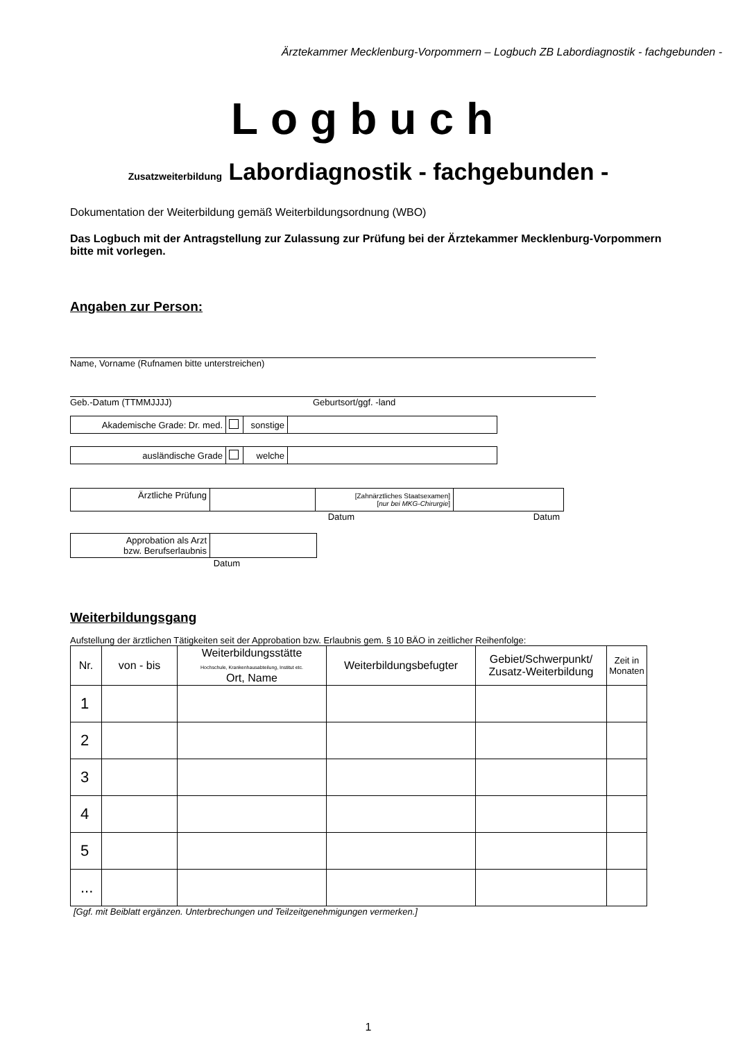Ärztekammer Mecklenburg-Vorpommern – Logbuch ZB Labordiagnostik - fachgebunden -
Logbuch
Zusatzweiterbildung Labordiagnostik - fachgebunden -
Dokumentation der Weiterbildung gemäß Weiterbildungsordnung (WBO)
Das Logbuch mit der Antragstellung zur Zulassung zur Prüfung bei der Ärztekammer Mecklenburg-Vorpommern bitte mit vorlegen.
Angaben zur Person:
Name, Vorname (Rufnamen bitte unterstreichen)
Geb.-Datum (TTMMJJJJ) Geburtsort/ggf. -land
| Akademische Grade: Dr. med. | | sonstige | |
| ausländische Grade | | welche | |
| Ärztliche Prüfung | | [Zahnärztliches Staatsexamen] [ nur bei MKG-Chirurgie ] | |
Datum Datum
| Approbation als Arzt bzw. Berufserlaubnis | |
Datum
Weiterbildungsgang
Aufstellung der ärztlichen Tätigkeiten seit der Approbation bzw. Erlaubnis gem. § 10 BÄO in zeitlicher Reihenfolge:
| Nr. | von - bis | Weiterbildungsstätte Hochschule, Krankenhausabteilung, Institut etc. Ort, Name | Weiterbildungsbefugter | Gebiet/Schwerpunkt/ Zusatz-Weiterbildung | Zeit in Monaten |
| --- | --- | --- | --- | --- | --- |
| 1 | | | | | |
| 2 | | | | | |
| 3 | | | | | |
| 4 | | | | | |
| 5 | | | | | |
| ... | | | | | |
[Ggf. mit Beiblatt ergänzen. Unterbrechungen und Teilzeitgenehmigungen vermerken.]
1